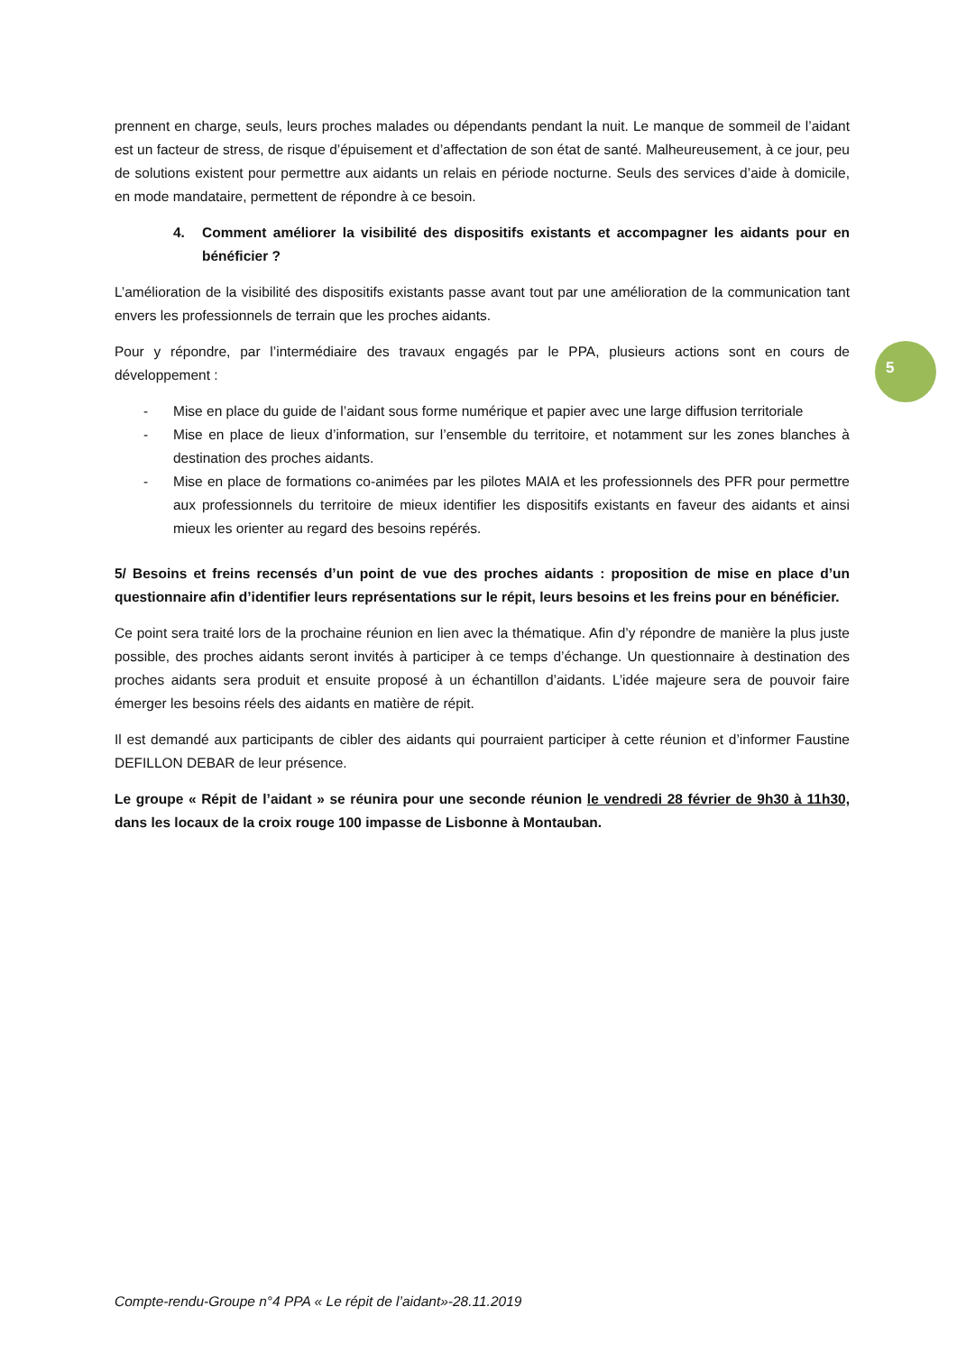prennent en charge, seuls, leurs proches malades ou dépendants pendant la nuit. Le manque de sommeil de l’aidant est un facteur de stress, de risque d’épuisement et d’affectation de son état de santé. Malheureusement, à ce jour, peu de solutions existent pour permettre aux aidants un relais en période nocturne. Seuls des services d’aide à domicile, en mode mandataire, permettent de répondre à ce besoin.
4. Comment améliorer la visibilité des dispositifs existants et accompagner les aidants pour en bénéficier ?
L’amélioration de la visibilité des dispositifs existants passe avant tout par une amélioration de la communication tant envers les professionnels de terrain que les proches aidants.
Pour y répondre, par l’intermédiaire des travaux engagés par le PPA, plusieurs actions sont en cours de développement :
- Mise en place du guide de l’aidant sous forme numérique et papier avec une large diffusion territoriale
- Mise en place de lieux d’information, sur l’ensemble du territoire, et notamment sur les zones blanches à destination des proches aidants.
- Mise en place de formations co-animées par les pilotes MAIA et les professionnels des PFR pour permettre aux professionnels du territoire de mieux identifier les dispositifs existants en faveur des aidants et ainsi mieux les orienter au regard des besoins repérés.
5/ Besoins et freins recensés d’un point de vue des proches aidants : proposition de mise en place d’un questionnaire afin d’identifier leurs représentations sur le répit, leurs besoins et les freins pour en bénéficier.
Ce point sera traité lors de la prochaine réunion en lien avec la thématique. Afin d’y répondre de manière la plus juste possible, des proches aidants seront invités à participer à ce temps d’échange. Un questionnaire à destination des proches aidants sera produit et ensuite proposé à un échantillon d’aidants. L’idée majeure sera de pouvoir faire émerger les besoins réels des aidants en matière de répit.
Il est demandé aux participants de cibler des aidants qui pourraient participer à cette réunion et d’informer Faustine DEFILLON DEBAR de leur présence.
Le groupe « Répit de l’aidant » se réunira pour une seconde réunion le vendredi 28 février de 9h30 à 11h30, dans les locaux de la croix rouge 100 impasse de Lisbonne à Montauban.
5
Compte-rendu-Groupe n°4 PPA « Le répit de l’aidant»-28.11.2019